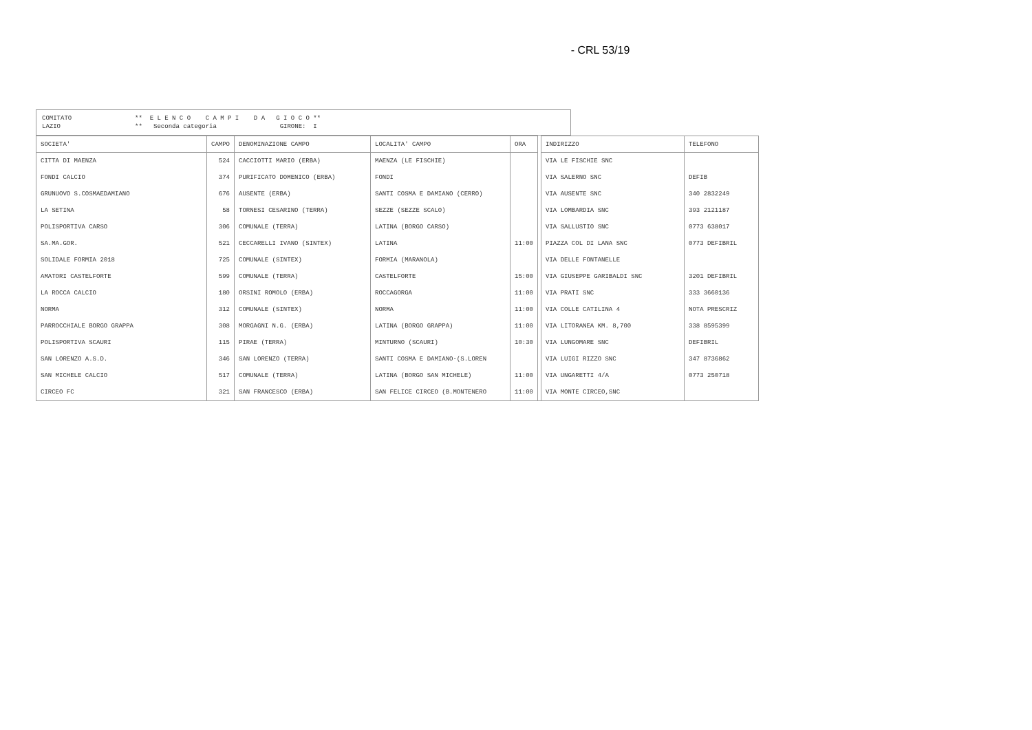- CRL 53/19
COMITATO ** E L E N C O C A M P I D A G I O C O **
LAZIO ** Seconda categoria GIRONE: I
| SOCIETA' | CAMPO | DENOMINAZIONE CAMPO | LOCALITA' CAMPO | ORA | | INDIRIZZO | TELEFONO |
| CITTA DI MAENZA | 524 | CACCIOTTI MARIO (ERBA) | MAENZA (LE FISCHIE) | | | VIA LE FISCHIE SNC | |
| FONDI CALCIO | 374 | PURIFICATO DOMENICO (ERBA) | FONDI | | | VIA SALERNO SNC | DEFIB |
| GRUNUOVO S.COSMAEDAMIANO | 676 | AUSENTE (ERBA) | SANTI COSMA E DAMIANO (CERRO) | | | VIA AUSENTE SNC | 340 2832249 |
| LA SETINA | 58 | TORNESI CESARINO (TERRA) | SEZZE (SEZZE SCALO) | | | VIA LOMBARDIA SNC | 393 2121187 |
| POLISPORTIVA CARSO | 306 | COMUNALE (TERRA) | LATINA (BORGO CARSO) | | | VIA SALLUSTIO SNC | 0773 638017 |
| SA.MA.GOR. | 521 | CECCARELLI IVANO (SINTEX) | LATINA | 11:00 | | PIAZZA COL DI LANA SNC | 0773 DEFIBRIL |
| SOLIDALE FORMIA 2018 | 725 | COMUNALE (SINTEX) | FORMIA (MARANOLA) | | | VIA DELLE FONTANELLE | |
| AMATORI CASTELFORTE | 599 | COMUNALE (TERRA) | CASTELFORTE | 15:00 | | VIA GIUSEPPE GARIBALDI SNC | 3201 DEFIBRIL |
| LA ROCCA CALCIO | 180 | ORSINI ROMOLO (ERBA) | ROCCAGORGA | 11:00 | | VIA PRATI SNC | 333 3660136 |
| NORMA | 312 | COMUNALE (SINTEX) | NORMA | 11:00 | | VIA COLLE CATILINA 4 | NOTA PRESCRIZ |
| PARROCCHIALE BORGO GRAPPA | 308 | MORGAGNI N.G. (ERBA) | LATINA (BORGO GRAPPA) | 11:00 | | VIA LITORANEA KM. 8,700 | 338 8595399 |
| POLISPORTIVA SCAURI | 115 | PIRAE (TERRA) | MINTURNO (SCAURI) | 10:30 | | VIA LUNGOMARE SNC | DEFIBRIL |
| SAN LORENZO A.S.D. | 346 | SAN LORENZO (TERRA) | SANTI COSMA E DAMIANO-(S.LOREN | | | VIA LUIGI RIZZO SNC | 347 8736862 |
| SAN MICHELE CALCIO | 517 | COMUNALE (TERRA) | LATINA (BORGO SAN MICHELE) | 11:00 | | VIA UNGARETTI 4/A | 0773 250718 |
| CIRCEO FC | 321 | SAN FRANCESCO (ERBA) | SAN FELICE CIRCEO (B.MONTENERO | 11:00 | | VIA MONTE CIRCEO,SNC | |